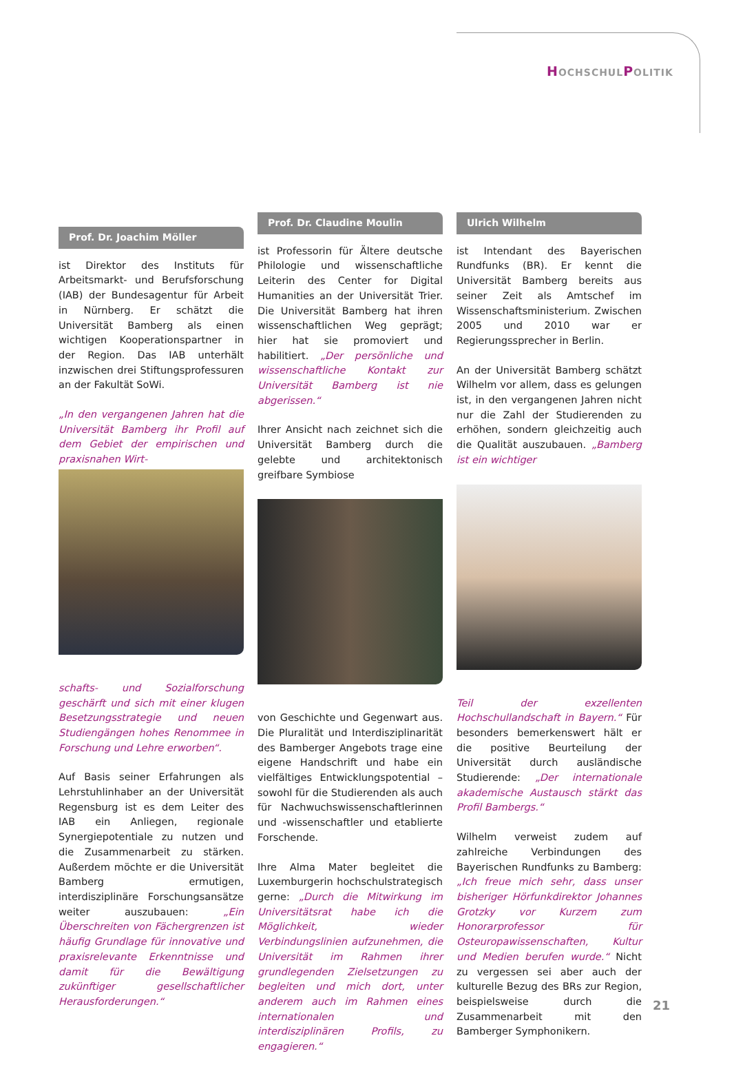HOCHSCHULPOLITIK
Prof. Dr. Joachim Möller
ist Direktor des Instituts für Arbeitsmarkt- und Berufsforschung (IAB) der Bundesagentur für Arbeit in Nürnberg. Er schätzt die Universität Bamberg als einen wichtigen Kooperationspartner in der Region. Das IAB unterhält inzwischen drei Stiftungsprofessuren an der Fakultät SoWi.
„In den vergangenen Jahren hat die Universität Bamberg ihr Profil auf dem Gebiet der empirischen und praxisnahen Wirt-
schafts- und Sozialforschung geschärft und sich mit einer klugen Besetzungsstrategie und neuen Studiengängen hohes Renommee in Forschung und Lehre erworben“.
Auf Basis seiner Erfahrungen als Lehrstuhlinhaber an der Universität Regensburg ist es dem Leiter des IAB ein Anliegen, regionale Synergiepotentiale zu nutzen und die Zusammenarbeit zu stärken. Außerdem möchte er die Universität Bamberg ermutigen, interdisziplinäre Forschungsansätze weiter auszubauen: „Ein Überschreiten von Fächergrenzen ist häufig Grundlage für innovative und praxisrelevante Erkenntnisse und damit für die Bewältigung zukünftiger gesellschaftlicher Herausforderungen.“
Prof. Dr. Claudine Moulin
ist Professorin für Ältere deutsche Philologie und wissenschaftliche Leiterin des Center for Digital Humanities an der Universität Trier. Die Universität Bamberg hat ihren wissenschaftlichen Weg geprägt; hier hat sie promoviert und habilitiert. „Der persönliche und wissenschaftliche Kontakt zur Universität Bamberg ist nie abgerissen.“
Ihrer Ansicht nach zeichnet sich die Universität Bamberg durch die gelebte und architektonisch greifbare Symbiose
von Geschichte und Gegenwart aus. Die Pluralität und Interdisziplinarität des Bamberger Angebots trage eine eigene Handschrift und habe ein vielfältiges Entwicklungspotential – sowohl für die Studierenden als auch für Nachwuchswissenschaftlerinnen und -wissenschaftler und etablierte Forschende.
Ihre Alma Mater begleitet die Luxemburgerin hochschulstrategisch gerne: „Durch die Mitwirkung im Universitätsrat habe ich die Möglichkeit, wieder Verbindungslinien aufzunehmen, die Universität im Rahmen ihrer grundlegenden Zielsetzungen zu begleiten und mich dort, unter anderem auch im Rahmen eines internationalen und interdisziplinären Profils, zu engagieren.“
Ulrich Wilhelm
ist Intendant des Bayerischen Rundfunks (BR). Er kennt die Universität Bamberg bereits aus seiner Zeit als Amtschef im Wissenschaftsministerium. Zwischen 2005 und 2010 war er Regierungssprecher in Berlin.
An der Universität Bamberg schätzt Wilhelm vor allem, dass es gelungen ist, in den vergangenen Jahren nicht nur die Zahl der Studierenden zu erhöhen, sondern gleichzeitig auch die Qualität auszubauen. „Bamberg ist ein wichtiger
Teil der exzellenten Hochschullandschaft in Bayern.“ Für besonders bemerkenswert hält er die positive Beurteilung der Universität durch ausländische Studierende: „Der internationale akademische Austausch stärkt das Profil Bambergs.“
Wilhelm verweist zudem auf zahlreiche Verbindungen des Bayerischen Rundfunks zu Bamberg: „Ich freue mich sehr, dass unser bisheriger Hörfunkdirektor Johannes Grotzky vor Kurzem zum Honorarprofessor für Osteuropawissenschaften, Kultur und Medien berufen wurde.“ Nicht zu vergessen sei aber auch der kulturelle Bezug des BRs zur Region, beispielsweise durch die Zusammenarbeit mit den Bamberger Symphonikern.
21